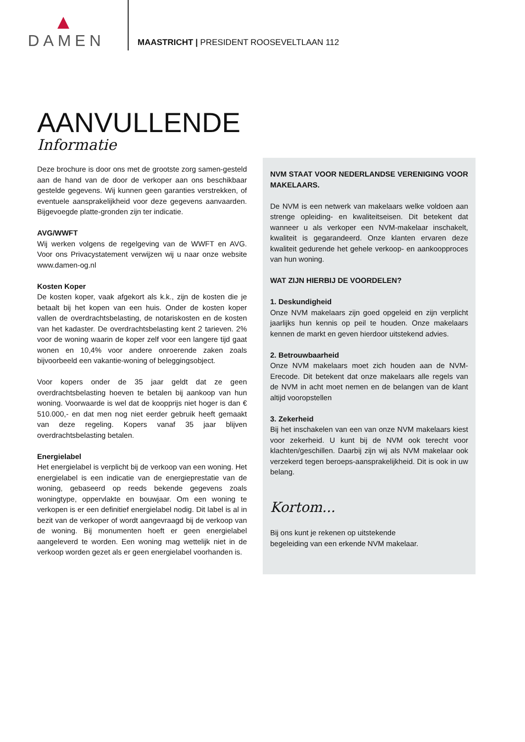DAMEN
MAASTRICHT | PRESIDENT ROOSEVELTLAAN 112
AANVULLENDE
Informatie
Deze brochure is door ons met de grootste zorg samen-gesteld aan de hand van de door de verkoper aan ons beschikbaar gestelde gegevens. Wij kunnen geen garanties verstrekken, of eventuele aansprakelijkheid voor deze gegevens aanvaarden. Bijgevoegde platte-gronden zijn ter indicatie.
AVG/WWFT
Wij werken volgens de regelgeving van de WWFT en AVG. Voor ons Privacystatement verwijzen wij u naar onze website www.damen-og.nl
Kosten Koper
De kosten koper, vaak afgekort als k.k., zijn de kosten die je betaalt bij het kopen van een huis. Onder de kosten koper vallen de overdrachtsbelasting, de notariskosten en de kosten van het kadaster. De overdrachtsbelasting kent 2 tarieven. 2% voor de woning waarin de koper zelf voor een langere tijd gaat wonen en 10,4% voor andere onroerende zaken zoals bijvoorbeeld een vakantie-woning of beleggingsobject.
Voor kopers onder de 35 jaar geldt dat ze geen overdrachtsbelasting hoeven te betalen bij aankoop van hun woning. Voorwaarde is wel dat de koopprijs niet hoger is dan € 510.000,- en dat men nog niet eerder gebruik heeft gemaakt van deze regeling. Kopers vanaf 35 jaar blijven overdrachtsbelasting betalen.
Energielabel
Het energielabel is verplicht bij de verkoop van een woning. Het energielabel is een indicatie van de energieprestatie van de woning, gebaseerd op reeds bekende gegevens zoals woningtype, oppervlakte en bouwjaar. Om een woning te verkopen is er een definitief energielabel nodig. Dit label is al in bezit van de verkoper of wordt aangevraagd bij de verkoop van de woning. Bij monumenten hoeft er geen energielabel aangeleverd te worden. Een woning mag wettelijk niet in de verkoop worden gezet als er geen energielabel voorhanden is.
NVM STAAT VOOR NEDERLANDSE VERENIGING VOOR MAKELAARS.
De NVM is een netwerk van makelaars welke voldoen aan strenge opleiding- en kwaliteitseisen. Dit betekent dat wanneer u als verkoper een NVM-makelaar inschakelt, kwaliteit is gegarandeerd. Onze klanten ervaren deze kwaliteit gedurende het gehele verkoop- en aankoopproces van hun woning.
WAT ZIJN HIERBIJ DE VOORDELEN?
1. Deskundigheid
Onze NVM makelaars zijn goed opgeleid en zijn verplicht jaarlijks hun kennis op peil te houden. Onze makelaars kennen de markt en geven hierdoor uitstekend advies.
2. Betrouwbaarheid
Onze NVM makelaars moet zich houden aan de NVM-Erecode. Dit betekent dat onze makelaars alle regels van de NVM in acht moet nemen en de belangen van de klant altijd vooropstellen
3. Zekerheid
Bij het inschakelen van een van onze NVM makelaars kiest voor zekerheid. U kunt bij de NVM ook terecht voor klachten/geschillen. Daarbij zijn wij als NVM makelaar ook verzekerd tegen beroeps-aansprakelijkheid. Dit is ook in uw belang.
Kortom...
Bij ons kunt je rekenen op uitstekende
begeleiding van een erkende NVM makelaar.